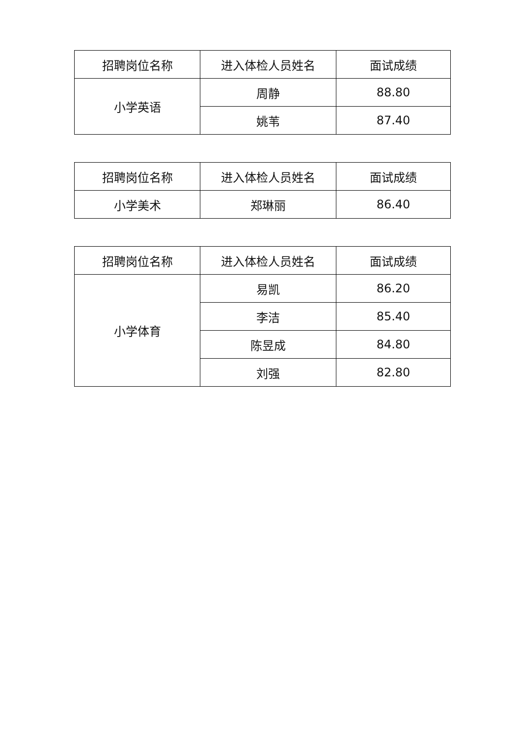| 招聘岗位名称 | 进入体检人员姓名 | 面试成绩 |
| --- | --- | --- |
| 小学英语 | 周静 | 88.80 |
| | 姚苇 | 87.40 |
| 招聘岗位名称 | 进入体检人员姓名 | 面试成绩 |
| --- | --- | --- |
| 小学美术 | 郑琳丽 | 86.40 |
| 招聘岗位名称 | 进入体检人员姓名 | 面试成绩 |
| --- | --- | --- |
| 小学体育 | 易凯 | 86.20 |
| | 李洁 | 85.40 |
| | 陈昱成 | 84.80 |
| | 刘强 | 82.80 |